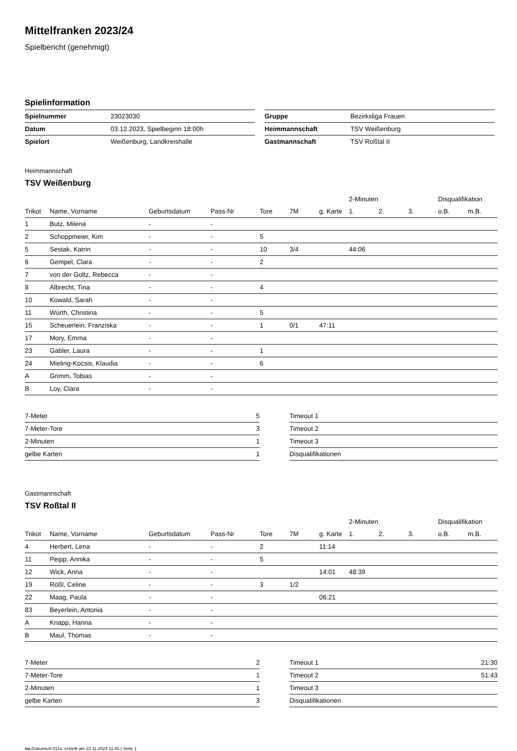Mittelfranken 2023/24
Spielbericht (genehmigt)
Spielinformation
| Spielnummer | 23023030 |
| Datum | 03.12.2023, Spielbeginn 18:00h |
| Spielort | Weißenburg, Landkreishalle |
| Gruppe | Bezirksliga Frauen |
| Heimmannschaft | TSV Weißenburg |
| Gastmannschaft | TSV Roßtal II |
Heimmannschaft
TSV Weißenburg
| | | | | | | | 2-Minuten | | | Disqualifikation | |
| --- | --- | --- | --- | --- | --- | --- | --- | --- | --- | --- | --- |
| Trikot | Name, Vorname | Geburtsdatum | Pass-Nr | Tore | 7M | g. Karte | 1. | 2. | 3. | o.B. | m.B. |
| 1 | Butz, Milena | - | - | | | | | | | | |
| 2 | Schoppmeier, Kim | - | - | 5 | | | | | | | |
| 5 | Sestak, Katrin | - | - | 10 | 3/4 | | 44:06 | | | | |
| 6 | Gempel, Clara | - | - | 2 | | | | | | | |
| 7 | von der Goltz, Rebecca | - | - | | | | | | | | |
| 8 | Albrecht, Tina | - | - | 4 | | | | | | | |
| 10 | Kowald, Sarah | - | - | | | | | | | | |
| 11 | Würth, Christina | - | - | 5 | | | | | | | |
| 15 | Scheuerlein, Franziska | - | - | 1 | 0/1 | 47:11 | | | | | |
| 17 | Mory, Emma | - | - | | | | | | | | |
| 23 | Gabler, Laura | - | - | 1 | | | | | | | |
| 24 | Mieling-Kocsis, Klaudia | - | - | 6 | | | | | | | |
| A | Grimm, Tobias | - | - | | | | | | | | |
| B | Loy, Clara | - | - | | | | | | | | |
| 7-Meter | 5 |
| 7-Meter-Tore | 3 |
| 2-Minuten | 1 |
| gelbe Karten | 1 |
| Timeout 1 | |
| Timeout 2 | |
| Timeout 3 | |
| Disqualifikationen | |
Gastmannschaft
TSV Roßtal II
| | | | | | | | 2-Minuten | | | Disqualifikation | |
| --- | --- | --- | --- | --- | --- | --- | --- | --- | --- | --- | --- |
| Trikot | Name, Vorname | Geburtsdatum | Pass-Nr | Tore | 7M | g. Karte | 1. | 2. | 3. | o.B. | m.B. |
| 4 | Herbert, Lena | - | - | 2 | | 11:14 | | | | | |
| 11 | Peipp, Annika | - | - | 5 | | | | | | | |
| 12 | Wick, Anna | - | - | | | 14:01 | 48:39 | | | | |
| 19 | Rößl, Celine | - | - | 3 | 1/2 | | | | | | |
| 22 | Maag, Paula | - | - | | | 06:21 | | | | | |
| 83 | Beyerlein, Antonia | - | - | | | | | | | | |
| A | Knapp, Hanna | - | - | | | | | | | | |
| B | Maul, Thomas | - | - | | | | | | | | |
| 7-Meter | 2 |
| 7-Meter-Tore | 1 |
| 2-Minuten | 1 |
| gelbe Karten | 3 |
| Timeout 1 | 21:30 |
| Timeout 2 | 51:43 |
| Timeout 3 | |
| Disqualifikationen | |
nu.Dokument 011e, erstellt am 22.11.2024 11:45 | Seite 1